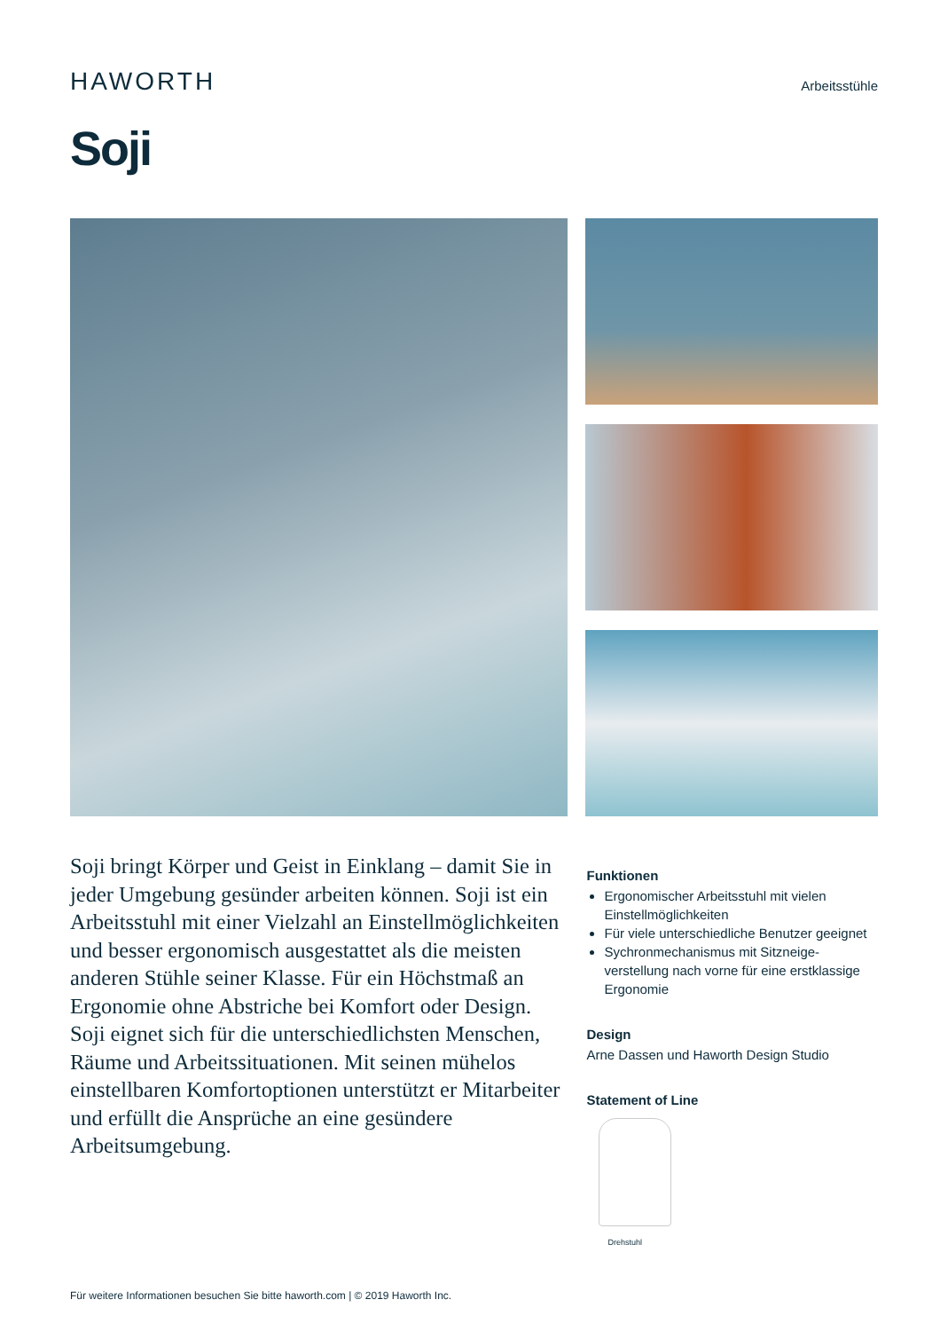HAWORTH
Arbeitsstühle
Soji
Soji bringt Körper und Geist in Einklang – damit Sie in jeder Umgebung gesünder arbeiten können. Soji ist ein Arbeitsstuhl mit einer Vielzahl an Einstellmöglichkeiten und besser ergonomisch ausgestattet als die meisten anderen Stühle seiner Klasse. Für ein Höchstmaß an Ergonomie ohne Abstriche bei Komfort oder Design. Soji eignet sich für die unterschiedlichsten Menschen, Räume und Arbeitssituationen. Mit seinen mühelos einstellbaren Komfortoptionen unterstützt er Mitarbeiter und erfüllt die Ansprüche an eine gesündere Arbeitsumgebung.
Funktionen
Ergonomischer Arbeitsstuhl mit vielen Einstellmöglichkeiten
Für viele unterschiedliche Benutzer geeignet
Sychronmechanismus mit Sitzneige-verstellung nach vorne für eine erstklassige Ergonomie
Design
Arne Dassen und Haworth Design Studio
Statement of Line
Drehstuhl
Für weitere Informationen besuchen Sie bitte haworth.com | © 2019 Haworth Inc.